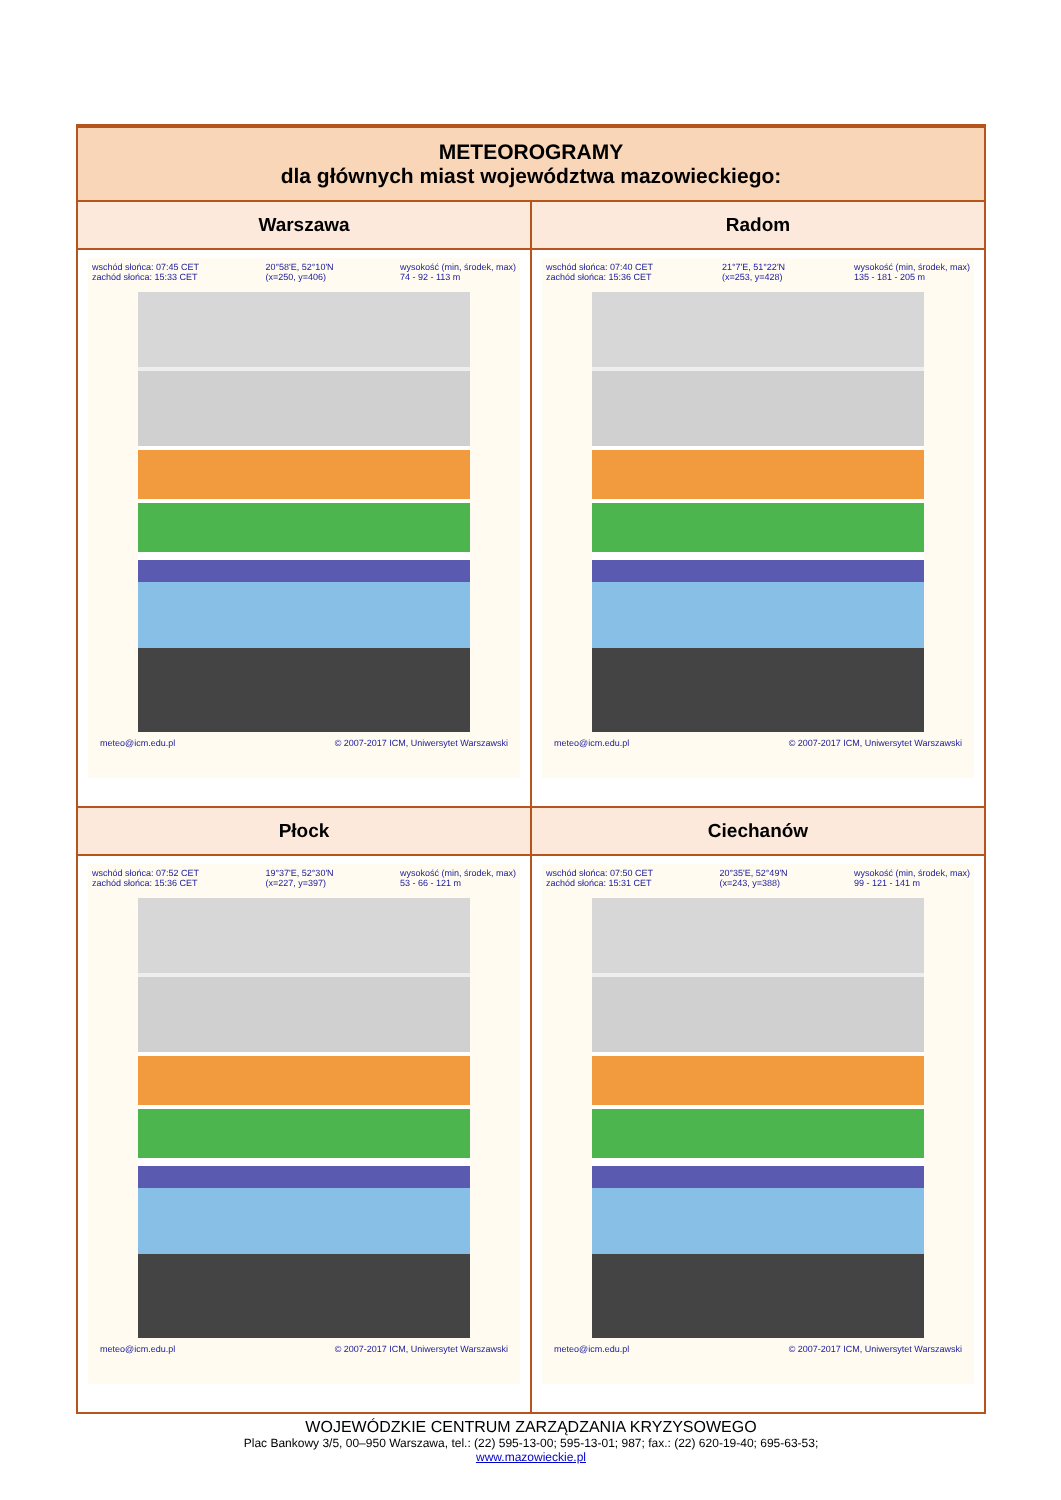| METEOROGRAMY dla głównych miast województwa mazowieckiego: | |
| --- | --- |
| Warszawa | Radom |
| wschód słońca: 07:45 CET zachód słońca: 15:33 CET 20°58'E, 52°10'N (x=250, y=406) wysokość (min, środek, max) 74 - 92 - 113 m meteo@icm.edu.pl © 2007-2017 ICM, Uniwersytet Warszawski | wschód słońca: 07:40 CET zachód słońca: 15:36 CET 21°7'E, 51°22'N (x=253, y=428) wysokość (min, środek, max) 135 - 181 - 205 m meteo@icm.edu.pl © 2007-2017 ICM, Uniwersytet Warszawski |
| Płock | Ciechanów |
| wschód słońca: 07:52 CET zachód słońca: 15:36 CET 19°37'E, 52°30'N (x=227, y=397) wysokość (min, środek, max) 53 - 66 - 121 m meteo@icm.edu.pl © 2007-2017 ICM, Uniwersytet Warszawski | wschód słońca: 07:50 CET zachód słońca: 15:31 CET 20°35'E, 52°49'N (x=243, y=388) wysokość (min, środek, max) 99 - 121 - 141 m meteo@icm.edu.pl © 2007-2017 ICM, Uniwersytet Warszawski |
WOJEWÓDZKIE CENTRUM ZARZĄDZANIA KRYZYSOWEGO
Plac Bankowy 3/5, 00–950 Warszawa, tel.: (22) 595-13-00; 595-13-01; 987; fax.: (22) 620-19-40; 695-63-53;
www.mazowieckie.pl